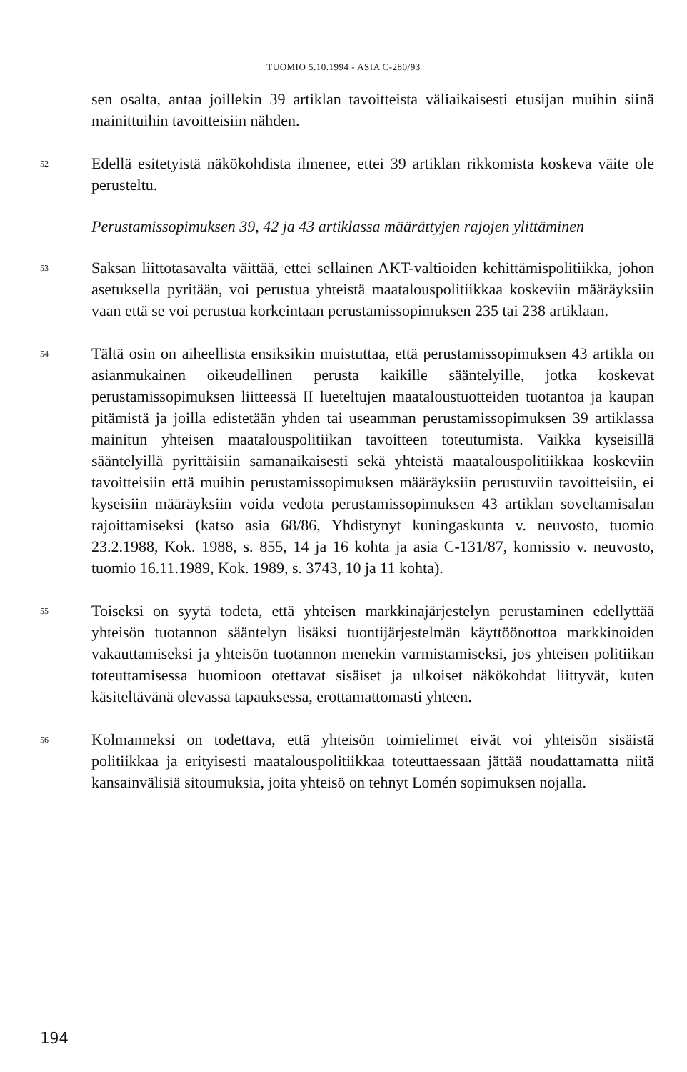TUOMIO 5.10.1994 - ASIA C-280/93
sen osalta, antaa joillekin 39 artiklan tavoitteista väliaikaisesti etusijan muihin siinä mainittuihin tavoitteisiin nähden.
52
Edellä esitetyistä näkökohdista ilmenee, ettei 39 artiklan rikkomista koskeva väite ole perusteltu.
Perustamissopimuksen 39, 42 ja 43 artiklassa määrättyjen rajojen ylittäminen
53
Saksan liittotasavalta väittää, ettei sellainen AKT-valtioiden kehittämispolitiikka, johon asetuksella pyritään, voi perustua yhteistä maatalouspolitiikkaa koskeviin määräyksiin vaan että se voi perustua korkeintaan perustamissopimuksen 235 tai 238 artiklaan.
54
Tältä osin on aiheellista ensiksikin muistuttaa, että perustamissopimuksen 43 artikla on asianmukainen oikeudellinen perusta kaikille sääntelyille, jotka koskevat perustamissopimuksen liitteessä II lueteltujen maataloustuotteiden tuotantoa ja kaupan pitämistä ja joilla edistetään yhden tai useamman perustamissopimuksen 39 artiklassa mainitun yhteisen maatalouspolitiikan tavoitteen toteutumista. Vaikka kyseisillä sääntelyillä pyrittäisiin samanaikaisesti sekä yhteistä maatalouspolitiikkaa koskeviin tavoitteisiin että muihin perustamissopimuksen määräyksiin perustuviin tavoitteisiin, ei kyseisiin määräyksiin voida vedota perustamissopimuksen 43 artiklan soveltamisalan rajoittamiseksi (katso asia 68/86, Yhdistynyt kuningaskunta v. neuvosto, tuomio 23.2.1988, Kok. 1988, s. 855, 14 ja 16 kohta ja asia C-131/87, komissio v. neuvosto, tuomio 16.11.1989, Kok. 1989, s. 3743, 10 ja 11 kohta).
55
Toiseksi on syytä todeta, että yhteisen markkinajärjestelyn perustaminen edellyttää yhteisön tuotannon sääntelyn lisäksi tuontijärjestelmän käyttöönottoa markkinoiden vakauttamiseksi ja yhteisön tuotannon menekin varmistamiseksi, jos yhteisen politiikan toteuttamisessa huomioon otettavat sisäiset ja ulkoiset näkökohdat liittyvät, kuten käsiteltävänä olevassa tapauksessa, erottamattomasti yhteen.
56
Kolmanneksi on todettava, että yhteisön toimielimet eivät voi yhteisön sisäistä politiikkaa ja erityisesti maatalouspolitiikkaa toteuttaessaan jättää noudattamatta niitä kansainvälisiä sitoumuksia, joita yhteisö on tehnyt Lomén sopimuksen nojalla.
194